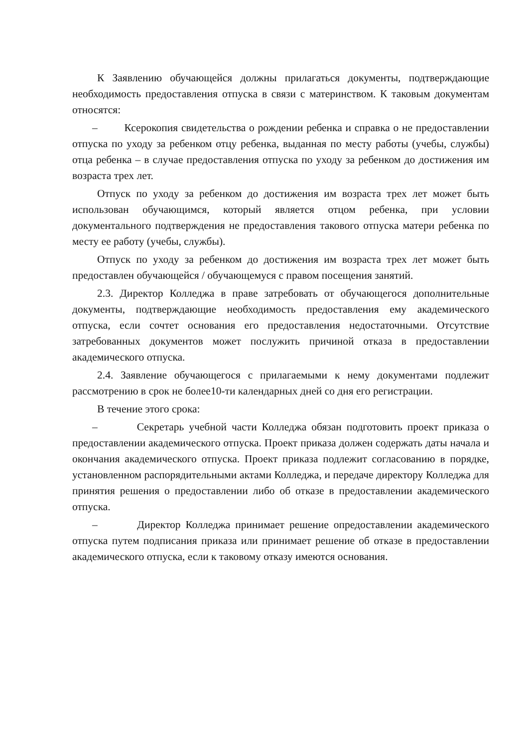К Заявлению обучающейся должны прилагаться документы, подтверждающие необходимость предоставления отпуска в связи с материнством. К таковым документам относятся:
– Ксерокопия свидетельства о рождении ребенка и справка о не предоставлении отпуска по уходу за ребенком отцу ребенка, выданная по месту работы (учебы, службы) отца ребенка – в случае предоставления отпуска по уходу за ребенком до достижения им возраста трех лет.
Отпуск по уходу за ребенком до достижения им возраста трех лет может быть использован обучающимся, который является отцом ребенка, при условии документального подтверждения не предоставления такового отпуска матери ребенка по месту ее работу (учебы, службы).
Отпуск по уходу за ребенком до достижения им возраста трех лет может быть предоставлен обучающейся / обучающемуся с правом посещения занятий.
2.3. Директор Колледжа в праве затребовать от обучающегося дополнительные документы, подтверждающие необходимость предоставления ему академического отпуска, если сочтет основания его предоставления недостаточными. Отсутствие затребованных документов может послужить причиной отказа в предоставлении академического отпуска.
2.4. Заявление обучающегося с прилагаемыми к нему документами подлежит рассмотрению в срок не более10-ти календарных дней со дня его регистрации.
В течение этого срока:
– Секретарь учебной части Колледжа обязан подготовить проект приказа о предоставлении академического отпуска. Проект приказа должен содержать даты начала и окончания академического отпуска. Проект приказа подлежит согласованию в порядке, установленном распорядительными актами Колледжа, и передаче директору Колледжа для принятия решения о предоставлении либо об отказе в предоставлении академического отпуска.
– Директор Колледжа принимает решение опредоставлении академического отпуска путем подписания приказа или принимает решение об отказе в предоставлении академического отпуска, если к таковому отказу имеются основания.